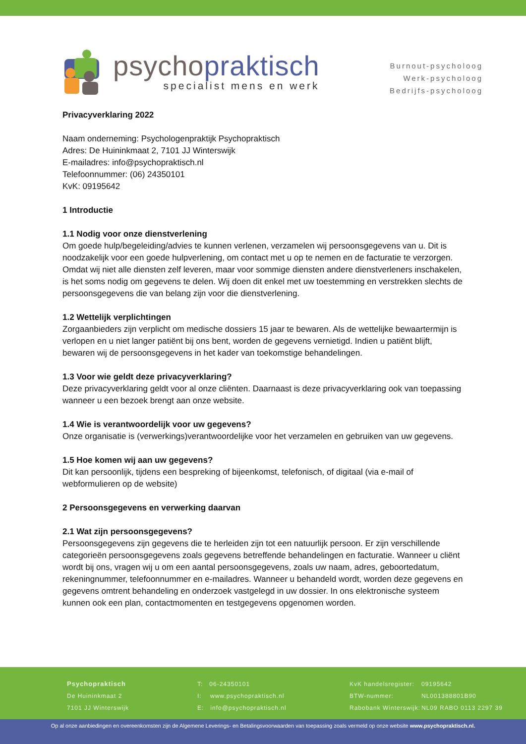psychopraktisch
specialist mens en werk
Burnout-psycholoog
Werk-psycholoog
Bedrijfs-psycholoog
Privacyverklaring 2022
Naam onderneming: Psychologenpraktijk Psychopraktisch
Adres: De Huininkmaat 2, 7101 JJ Winterswijk
E-mailadres: info@psychopraktisch.nl
Telefoonnummer: (06) 24350101
KvK: 09195642
1 Introductie
1.1 Nodig voor onze dienstverlening
Om goede hulp/begeleiding/advies te kunnen verlenen, verzamelen wij persoonsgegevens van u. Dit is noodzakelijk voor een goede hulpverlening, om contact met u op te nemen en de facturatie te verzorgen. Omdat wij niet alle diensten zelf leveren, maar voor sommige diensten andere dienstverleners inschakelen, is het soms nodig om gegevens te delen. Wij doen dit enkel met uw toestemming en verstrekken slechts de persoonsgegevens die van belang zijn voor die dienstverlening.
1.2 Wettelijk verplichtingen
Zorgaanbieders zijn verplicht om medische dossiers 15 jaar te bewaren. Als de wettelijke bewaartermijn is verlopen en u niet langer patiënt bij ons bent, worden de gegevens vernietigd. Indien u patiënt blijft, bewaren wij de persoonsgegevens in het kader van toekomstige behandelingen.
1.3 Voor wie geldt deze privacyverklaring?
Deze privacyverklaring geldt voor al onze cliënten. Daarnaast is deze privacyverklaring ook van toepassing wanneer u een bezoek brengt aan onze website.
1.4 Wie is verantwoordelijk voor uw gegevens?
Onze organisatie is (verwerkings)verantwoordelijke voor het verzamelen en gebruiken van uw gegevens.
1.5 Hoe komen wij aan uw gegevens?
Dit kan persoonlijk, tijdens een bespreking of bijeenkomst, telefonisch, of digitaal (via e-mail of webformulieren op de website)
2 Persoonsgegevens en verwerking daarvan
2.1 Wat zijn persoonsgegevens?
Persoonsgegevens zijn gegevens die te herleiden zijn tot een natuurlijk persoon. Er zijn verschillende categorieën persoonsgegevens zoals gegevens betreffende behandelingen en facturatie. Wanneer u cliënt wordt bij ons, vragen wij u om een aantal persoonsgegevens, zoals uw naam, adres, geboortedatum, rekeningnummer, telefoonnummer en e-mailadres. Wanneer u behandeld wordt, worden deze gegevens en gegevens omtrent behandeling en onderzoek vastgelegd in uw dossier. In ons elektronische systeem kunnen ook een plan, contactmomenten en testgegevens opgenomen worden.
Psychopraktisch
De Huininkmaat 2
7101 JJ Winterswijk
T: 06-24350101
I: www.psychopraktisch.nl
E: info@psychopraktisch.nl
KvK handelsregister:
BTW-nummer:
Rabobank Winterswijk:
09195642
NL001388801B90
NL09 RABO 0113 2297 39
Op al onze aanbiedingen en overeenkomsten zijn de Algemene Leverings- en Betalingsvoorwaarden van toepassing zoals vermeld op onze website www.psychopraktisch.nl.